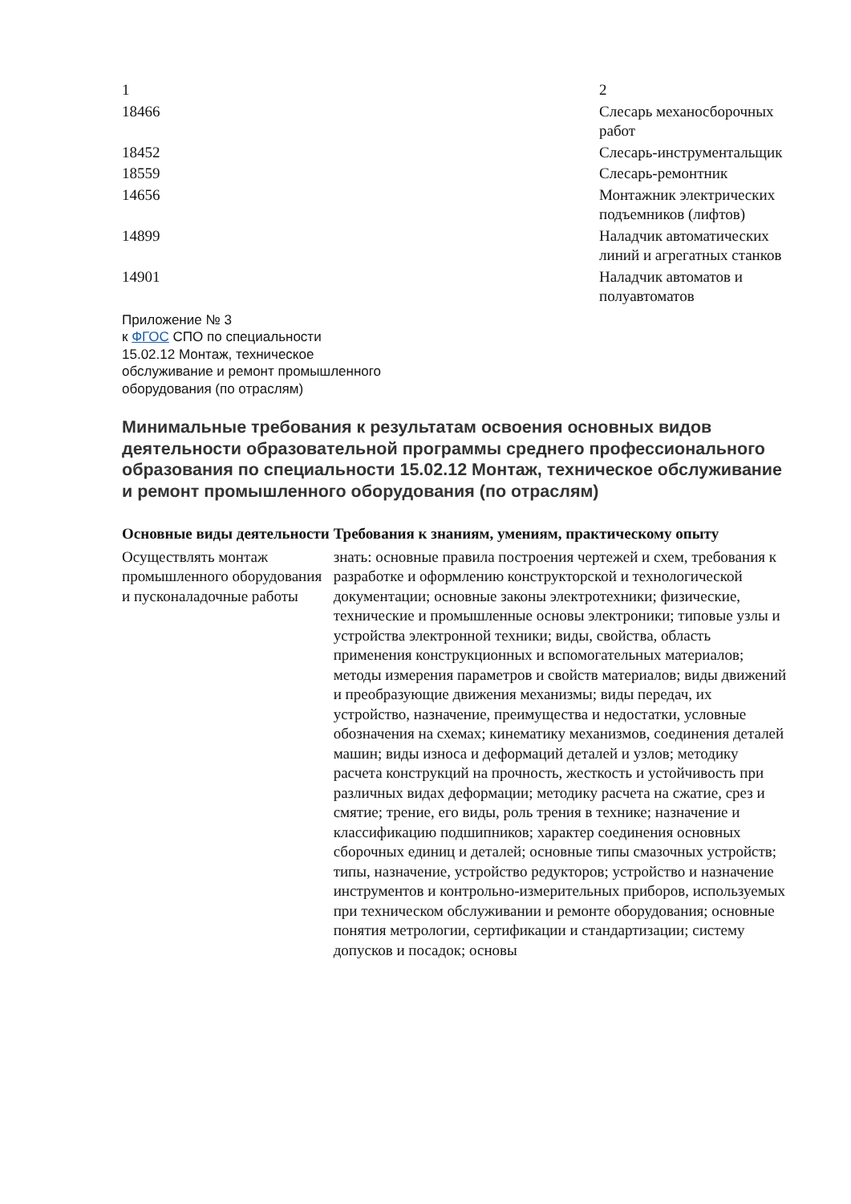| 1 | 2 |
| 18466 | Слесарь механосборочных работ |
| 18452 | Слесарь-инструментальщик |
| 18559 | Слесарь-ремонтник |
| 14656 | Монтажник электрических подъемников (лифтов) |
| 14899 | Наладчик автоматических линий и агрегатных станков |
| 14901 | Наладчик автоматов и полуавтоматов |
Приложение № 3
к ФГОС СПО по специальности
15.02.12 Монтаж, техническое
обслуживание и ремонт промышленного
оборудования (по отраслям)
Минимальные требования к результатам освоения основных видов деятельности образовательной программы среднего профессионального образования по специальности 15.02.12 Монтаж, техническое обслуживание и ремонт промышленного оборудования (по отраслям)
| Основные виды деятельности | Требования к знаниям, умениям, практическому опыту |
| --- | --- |
| Осуществлять монтаж промышленного оборудования и пусконаладочные работы | знать: основные правила построения чертежей и схем, требования к разработке и оформлению конструкторской и технологической документации; основные законы электротехники; физические, технические и промышленные основы электроники; типовые узлы и устройства электронной техники; виды, свойства, область применения конструкционных и вспомогательных материалов; методы измерения параметров и свойств материалов; виды движений и преобразующие движения механизмы; виды передач, их устройство, назначение, преимущества и недостатки, условные обозначения на схемах; кинематику механизмов, соединения деталей машин; виды износа и деформаций деталей и узлов; методику расчета конструкций на прочность, жесткость и устойчивость при различных видах деформации; методику расчета на сжатие, срез и смятие; трение, его виды, роль трения в технике; назначение и классификацию подшипников; характер соединения основных сборочных единиц и деталей; основные типы смазочных устройств; типы, назначение, устройство редукторов; устройство и назначение инструментов и контрольно-измерительных приборов, используемых при техническом обслуживании и ремонте оборудования; основные понятия метрологии, сертификации и стандартизации; систему допусков и посадок; основы |